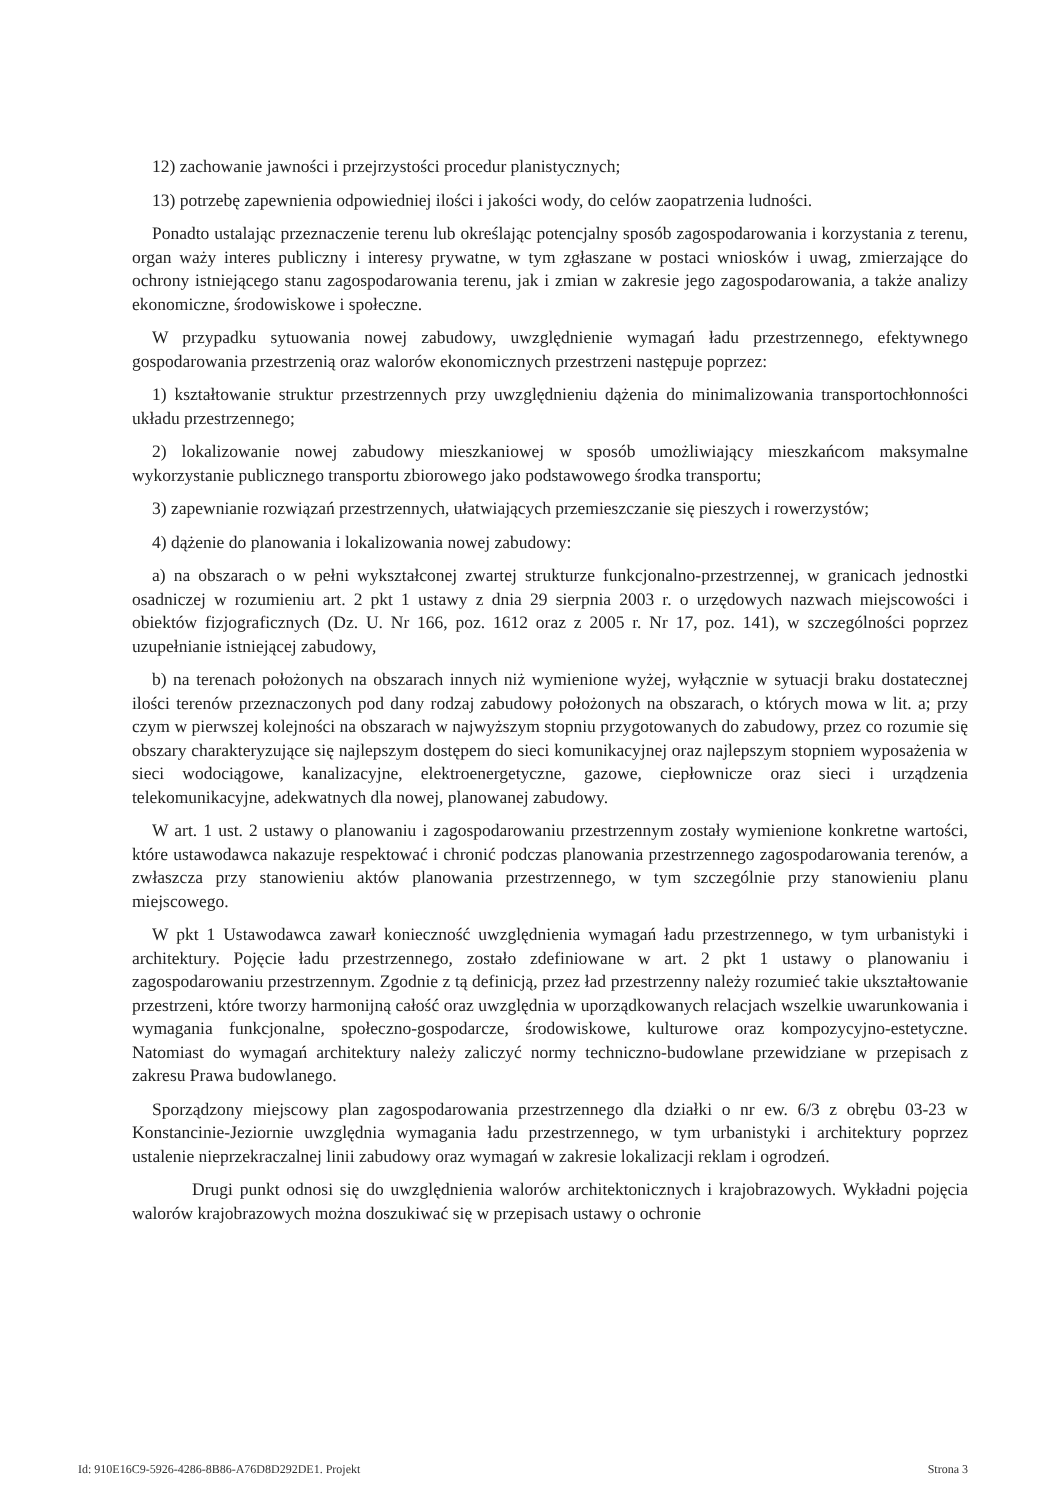12) zachowanie jawności i przejrzystości procedur planistycznych;
13) potrzebę zapewnienia odpowiedniej ilości i jakości wody, do celów zaopatrzenia ludności.
Ponadto ustalając przeznaczenie terenu lub określając potencjalny sposób zagospodarowania i korzystania z terenu, organ waży interes publiczny i interesy prywatne, w tym zgłaszane w postaci wniosków i uwag, zmierzające do ochrony istniejącego stanu zagospodarowania terenu, jak i zmian w zakresie jego zagospodarowania, a także analizy ekonomiczne, środowiskowe i społeczne.
W przypadku sytuowania nowej zabudowy, uwzględnienie wymagań ładu przestrzennego, efektywnego gospodarowania przestrzenią oraz walorów ekonomicznych przestrzeni następuje poprzez:
1) kształtowanie struktur przestrzennych przy uwzględnieniu dążenia do minimalizowania transportochłonności układu przestrzennego;
2) lokalizowanie nowej zabudowy mieszkaniowej w sposób umożliwiający mieszkańcom maksymalne wykorzystanie publicznego transportu zbiorowego jako podstawowego środka transportu;
3) zapewnianie rozwiązań przestrzennych, ułatwiających przemieszczanie się pieszych i rowerzystów;
4) dążenie do planowania i lokalizowania nowej zabudowy:
a) na obszarach o w pełni wykształconej zwartej strukturze funkcjonalno-przestrzennej, w granicach jednostki osadniczej w rozumieniu art. 2 pkt 1 ustawy z dnia 29 sierpnia 2003 r. o urzędowych nazwach miejscowości i obiektów fizjograficznych (Dz. U. Nr 166, poz. 1612 oraz z 2005 r. Nr 17, poz. 141), w szczególności poprzez uzupełnianie istniejącej zabudowy,
b) na terenach położonych na obszarach innych niż wymienione wyżej, wyłącznie w sytuacji braku dostatecznej ilości terenów przeznaczonych pod dany rodzaj zabudowy położonych na obszarach, o których mowa w lit. a; przy czym w pierwszej kolejności na obszarach w najwyższym stopniu przygotowanych do zabudowy, przez co rozumie się obszary charakteryzujące się najlepszym dostępem do sieci komunikacyjnej oraz najlepszym stopniem wyposażenia w sieci wodociągowe, kanalizacyjne, elektroenergetyczne, gazowe, ciepłownicze oraz sieci i urządzenia telekomunikacyjne, adekwatnych dla nowej, planowanej zabudowy.
W art. 1 ust. 2 ustawy o planowaniu i zagospodarowaniu przestrzennym zostały wymienione konkretne wartości, które ustawodawca nakazuje respektować i chronić podczas planowania przestrzennego zagospodarowania terenów, a zwłaszcza przy stanowieniu aktów planowania przestrzennego, w tym szczególnie przy stanowieniu planu miejscowego.
W pkt 1 Ustawodawca zawarł konieczność uwzględnienia wymagań ładu przestrzennego, w tym urbanistyki i architektury. Pojęcie ładu przestrzennego, zostało zdefiniowane w art. 2 pkt 1 ustawy o planowaniu i zagospodarowaniu przestrzennym. Zgodnie z tą definicją, przez ład przestrzenny należy rozumieć takie ukształtowanie przestrzeni, które tworzy harmonijną całość oraz uwzględnia w uporządkowanych relacjach wszelkie uwarunkowania i wymagania funkcjonalne, społeczno-gospodarcze, środowiskowe, kulturowe oraz kompozycyjno-estetyczne. Natomiast do wymagań architektury należy zaliczyć normy techniczno-budowlane przewidziane w przepisach z zakresu Prawa budowlanego.
Sporządzony miejscowy plan zagospodarowania przestrzennego dla działki o nr ew. 6/3 z obrębu 03-23 w Konstancinie-Jeziornie uwzględnia wymagania ładu przestrzennego, w tym urbanistyki i architektury poprzez ustalenie nieprzekraczalnej linii zabudowy oraz wymagań w zakresie lokalizacji reklam i ogrodzeń.
Drugi punkt odnosi się do uwzględnienia walorów architektonicznych i krajobrazowych. Wykładni pojęcia walorów krajobrazowych można doszukiwać się w przepisach ustawy o ochronie
Id: 910E16C9-5926-4286-8B86-A76D8D292DE1. Projekt Strona 3